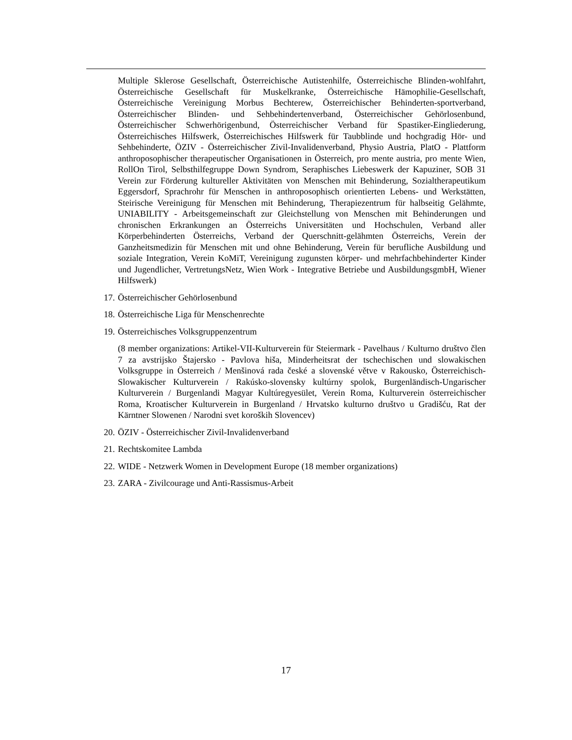Multiple Sklerose Gesellschaft, Österreichische Autistenhilfe, Österreichische Blinden-wohlfahrt, Österreichische Gesellschaft für Muskelkranke, Österreichische Hämophilie-Gesellschaft, Österreichische Vereinigung Morbus Bechterew, Österreichischer Behinderten-sportverband, Österreichischer Blinden- und Sehbehindertenverband, Österreichischer Gehörlosenbund, Österreichischer Schwerhörigenbund, Österreichischer Verband für Spastiker-Eingliederung, Österreichisches Hilfswerk, Österreichisches Hilfswerk für Taubblinde und hochgradig Hör- und Sehbehinderte, ÖZIV - Österreichischer Zivil-Invalidenverband, Physio Austria, PlatO - Plattform anthroposophischer therapeutischer Organisationen in Österreich, pro mente austria, pro mente Wien, RollOn Tirol, Selbsthilfegruppe Down Syndrom, Seraphisches Liebeswerk der Kapuziner, SOB 31 Verein zur Förderung kultureller Aktivitäten von Menschen mit Behinderung, Sozialtherapeutikum Eggersdorf, Sprachrohr für Menschen in anthroposophisch orientierten Lebens- und Werkstätten, Steirische Vereinigung für Menschen mit Behinderung, Therapiezentrum für halbseitig Gelähmte, UNIABILITY - Arbeitsgemeinschaft zur Gleichstellung von Menschen mit Behinderungen und chronischen Erkrankungen an Österreichs Universitäten und Hochschulen, Verband aller Körperbehinderten Österreichs, Verband der Querschnitt-gelähmten Österreichs, Verein der Ganzheitsmedizin für Menschen mit und ohne Behinderung, Verein für berufliche Ausbildung und soziale Integration, Verein KoMiT, Vereinigung zugunsten körper- und mehrfachbehinderter Kinder und Jugendlicher, VertretungsNetz, Wien Work - Integrative Betriebe und AusbildungsgmbH, Wiener Hilfswerk)
17. Österreichischer Gehörlosenbund
18. Österreichische Liga für Menschenrechte
19. Österreichisches Volksgruppenzentrum
(8 member organizations: Artikel-VII-Kulturverein für Steiermark - Pavelhaus / Kulturno društvo člen 7 za avstrijsko Štajersko - Pavlova hiša, Minderheitsrat der tschechischen und slowakischen Volksgruppe in Österreich / Menšinová rada české a slovenské větve v Rakousko, Österreichisch-Slowakischer Kulturverein / Rakúsko-slovensky kultúrny spolok, Burgenländisch-Ungarischer Kulturverein / Burgenlandi Magyar Kultúregyesület, Verein Roma, Kulturverein österreichischer Roma, Kroatischer Kulturverein in Burgenland / Hrvatsko kulturno društvo u Gradišću, Rat der Kärntner Slowenen / Narodni svet koroških Slovencev)
20. ÖZIV - Österreichischer Zivil-Invalidenverband
21. Rechtskomitee Lambda
22. WIDE - Netzwerk Women in Development Europe (18 member organizations)
23. ZARA - Zivilcourage und Anti-Rassismus-Arbeit
17